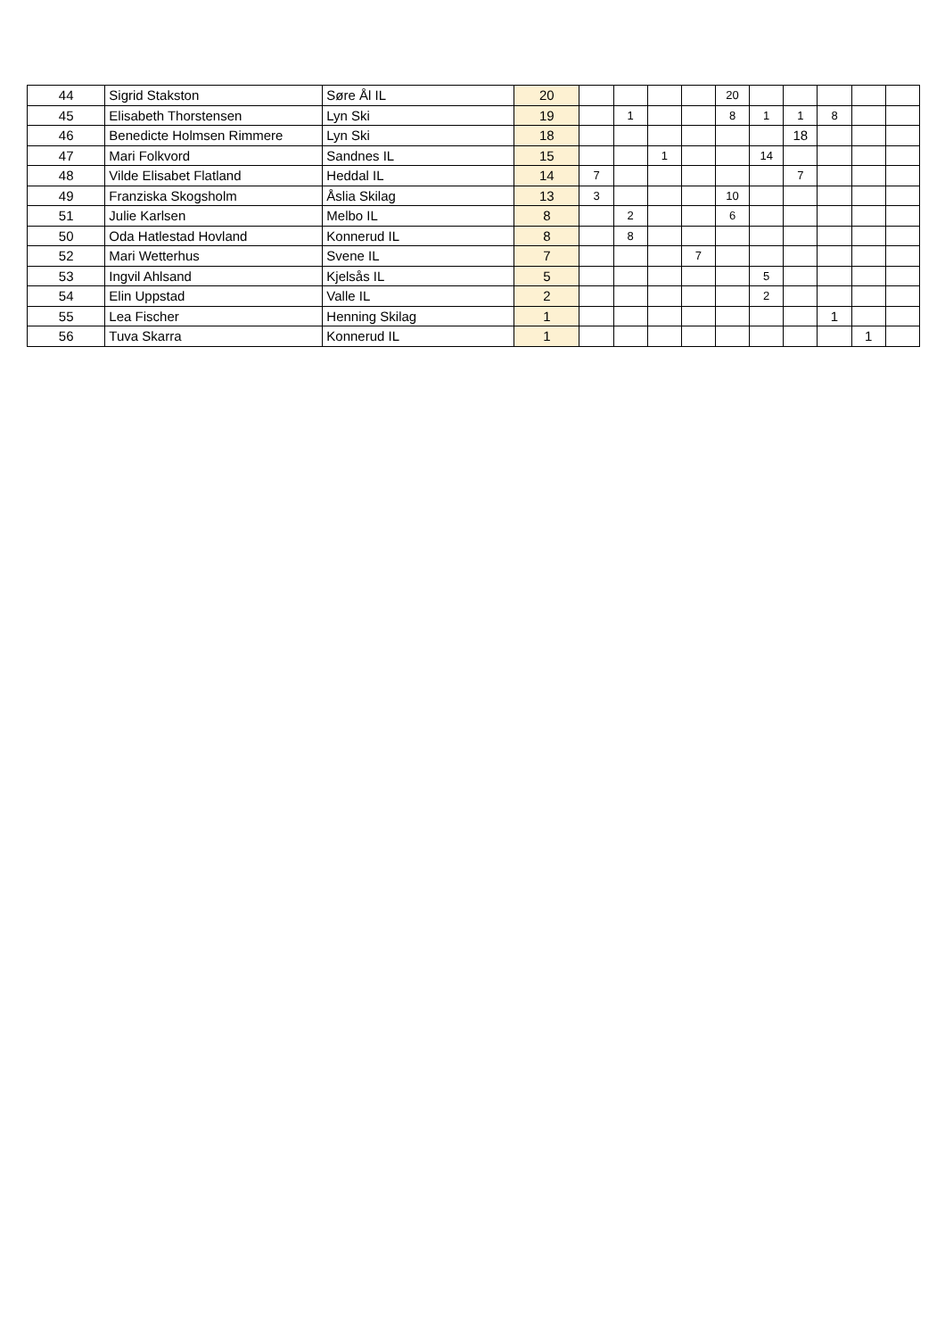| 44 | Sigrid Stakston | Søre Ål IL | 20 | | | | | 20 | | | | | |
| 45 | Elisabeth Thorstensen | Lyn Ski | 19 | | 1 | | | 8 | 1 | 1 | 8 | | |
| 46 | Benedicte Holmsen Rimmere | Lyn Ski | 18 | | | | | | | 18 | | | |
| 47 | Mari Folkvord | Sandnes IL | 15 | | | 1 | | | 14 | | | | |
| 48 | Vilde Elisabet Flatland | Heddal IL | 14 | 7 | | | | | | 7 | | | |
| 49 | Franziska Skogsholm | Åslia Skilag | 13 | 3 | | | | 10 | | | | | |
| 51 | Julie Karlsen | Melbo IL | 8 | | 2 | | | 6 | | | | | |
| 50 | Oda Hatlestad Hovland | Konnerud IL | 8 | | 8 | | | | | | | | |
| 52 | Mari Wetterhus | Svene IL | 7 | | | | 7 | | | | | | |
| 53 | Ingvil Ahlsand | Kjelsås IL | 5 | | | | | | 5 | | | | |
| 54 | Elin Uppstad | Valle IL | 2 | | | | | | 2 | | | | |
| 55 | Lea Fischer | Henning Skilag | 1 | | | | | | | | 1 | | |
| 56 | Tuva Skarra | Konnerud IL | 1 | | | | | | | | | 1 | |